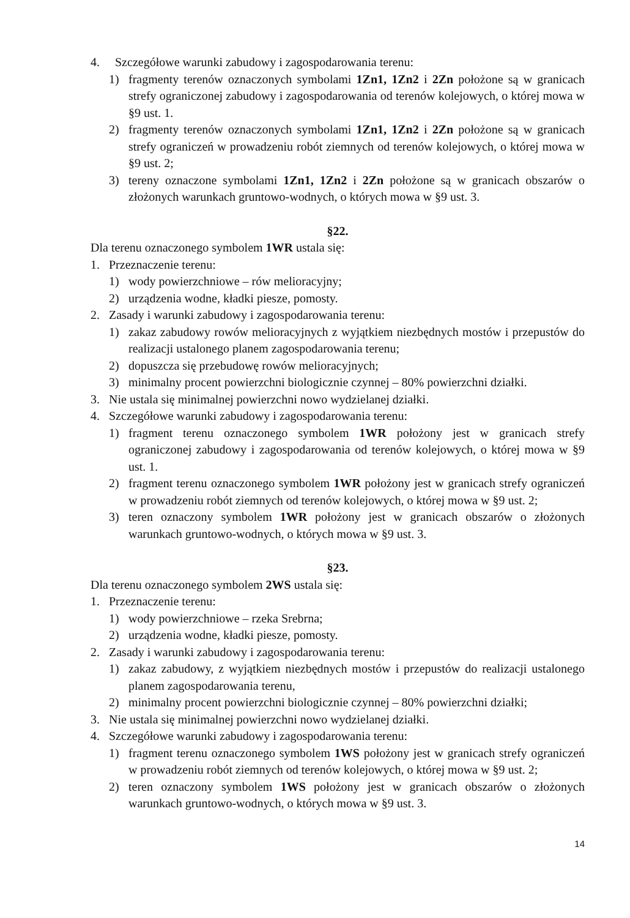4. Szczegółowe warunki zabudowy i zagospodarowania terenu:
1) fragmenty terenów oznaczonych symbolami 1Zn1, 1Zn2 i 2Zn położone są w granicach strefy ograniczonej zabudowy i zagospodarowania od terenów kolejowych, o której mowa w §9 ust. 1.
2) fragmenty terenów oznaczonych symbolami 1Zn1, 1Zn2 i 2Zn położone są w granicach strefy ograniczeń w prowadzeniu robót ziemnych od terenów kolejowych, o której mowa w §9 ust. 2;
3) tereny oznaczone symbolami 1Zn1, 1Zn2 i 2Zn położone są w granicach obszarów o złożonych warunkach gruntowo-wodnych, o których mowa w §9 ust. 3.
§22.
Dla terenu oznaczonego symbolem 1WR ustala się:
1. Przeznaczenie terenu:
1) wody powierzchniowe – rów melioracyjny;
2) urządzenia wodne, kładki piesze, pomosty.
2. Zasady i warunki zabudowy i zagospodarowania terenu:
1) zakaz zabudowy rowów melioracyjnych z wyjątkiem niezbędnych mostów i przepustów do realizacji ustalonego planem zagospodarowania terenu;
2) dopuszcza się przebudowę rowów melioracyjnych;
3) minimalny procent powierzchni biologicznie czynnej – 80% powierzchni działki.
3. Nie ustala się minimalnej powierzchni nowo wydzielanej działki.
4. Szczegółowe warunki zabudowy i zagospodarowania terenu:
1) fragment terenu oznaczonego symbolem 1WR położony jest w granicach strefy ograniczonej zabudowy i zagospodarowania od terenów kolejowych, o której mowa w §9 ust. 1.
2) fragment terenu oznaczonego symbolem 1WR położony jest w granicach strefy ograniczeń w prowadzeniu robót ziemnych od terenów kolejowych, o której mowa w §9 ust. 2;
3) teren oznaczony symbolem 1WR położony jest w granicach obszarów o złożonych warunkach gruntowo-wodnych, o których mowa w §9 ust. 3.
§23.
Dla terenu oznaczonego symbolem 2WS ustala się:
1. Przeznaczenie terenu:
1) wody powierzchniowe – rzeka Srebrna;
2) urządzenia wodne, kładki piesze, pomosty.
2. Zasady i warunki zabudowy i zagospodarowania terenu:
1) zakaz zabudowy, z wyjątkiem niezbędnych mostów i przepustów do realizacji ustalonego planem zagospodarowania terenu,
2) minimalny procent powierzchni biologicznie czynnej – 80% powierzchni działki;
3. Nie ustala się minimalnej powierzchni nowo wydzielanej działki.
4. Szczegółowe warunki zabudowy i zagospodarowania terenu:
1) fragment terenu oznaczonego symbolem 1WS położony jest w granicach strefy ograniczeń w prowadzeniu robót ziemnych od terenów kolejowych, o której mowa w §9 ust. 2;
2) teren oznaczony symbolem 1WS położony jest w granicach obszarów o złożonych warunkach gruntowo-wodnych, o których mowa w §9 ust. 3.
14